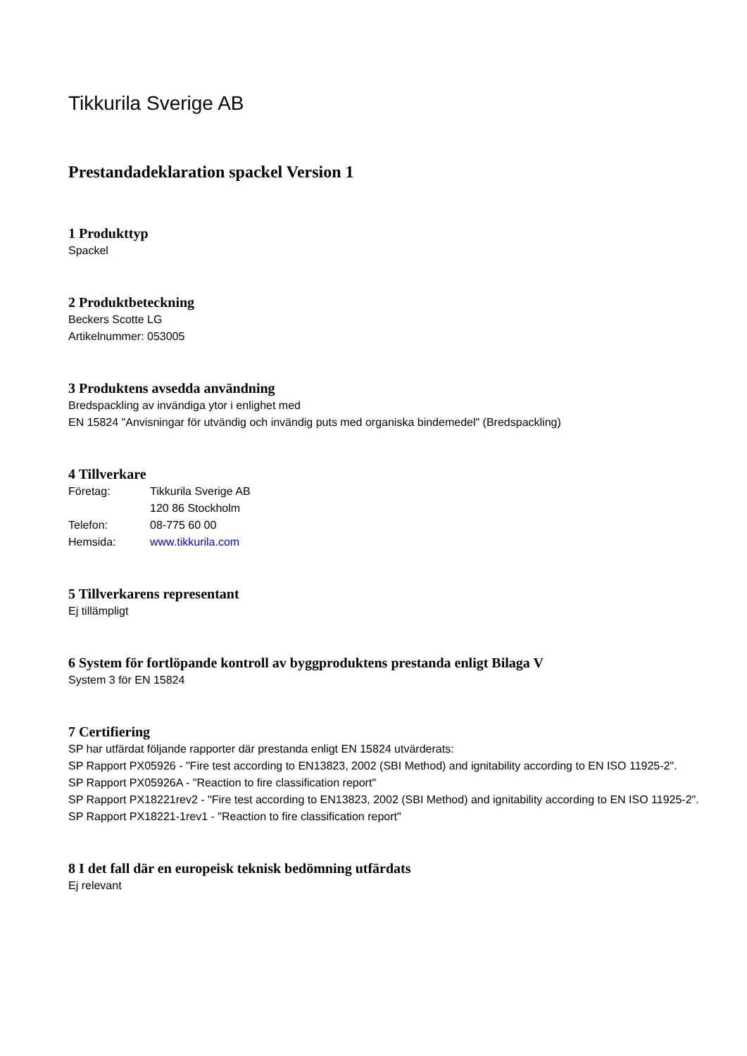Tikkurila Sverige AB
Prestandadeklaration spackel Version 1
1 Produkttyp
Spackel
2 Produktbeteckning
Beckers Scotte LG
Artikelnummer: 053005
3 Produktens avsedda användning
Bredspackling av invändiga ytor i enlighet med
EN 15824 "Anvisningar för utvändig och invändig puts med organiska bindemedel" (Bredspackling)
4 Tillverkare
| Företag: | Tikkurila Sverige AB |
| | 120 86 Stockholm |
| Telefon: | 08-775 60 00 |
| Hemsida: | www.tikkurila.com |
5 Tillverkarens representant
Ej tillämpligt
6 System för fortlöpande kontroll av byggproduktens prestanda enligt Bilaga V
System 3 för EN 15824
7 Certifiering
SP har utfärdat följande rapporter där prestanda enligt EN 15824 utvärderats:
SP Rapport PX05926 - "Fire test according to EN13823, 2002 (SBI Method) and ignitability according to EN ISO 11925-2".
SP Rapport PX05926A - "Reaction to fire classification report"
SP Rapport PX18221rev2 - "Fire test according to EN13823, 2002 (SBI Method) and ignitability according to EN ISO 11925-2".
SP Rapport PX18221-1rev1 - "Reaction to fire classification report"
8 I det fall där en europeisk teknisk bedömning utfärdats
Ej relevant